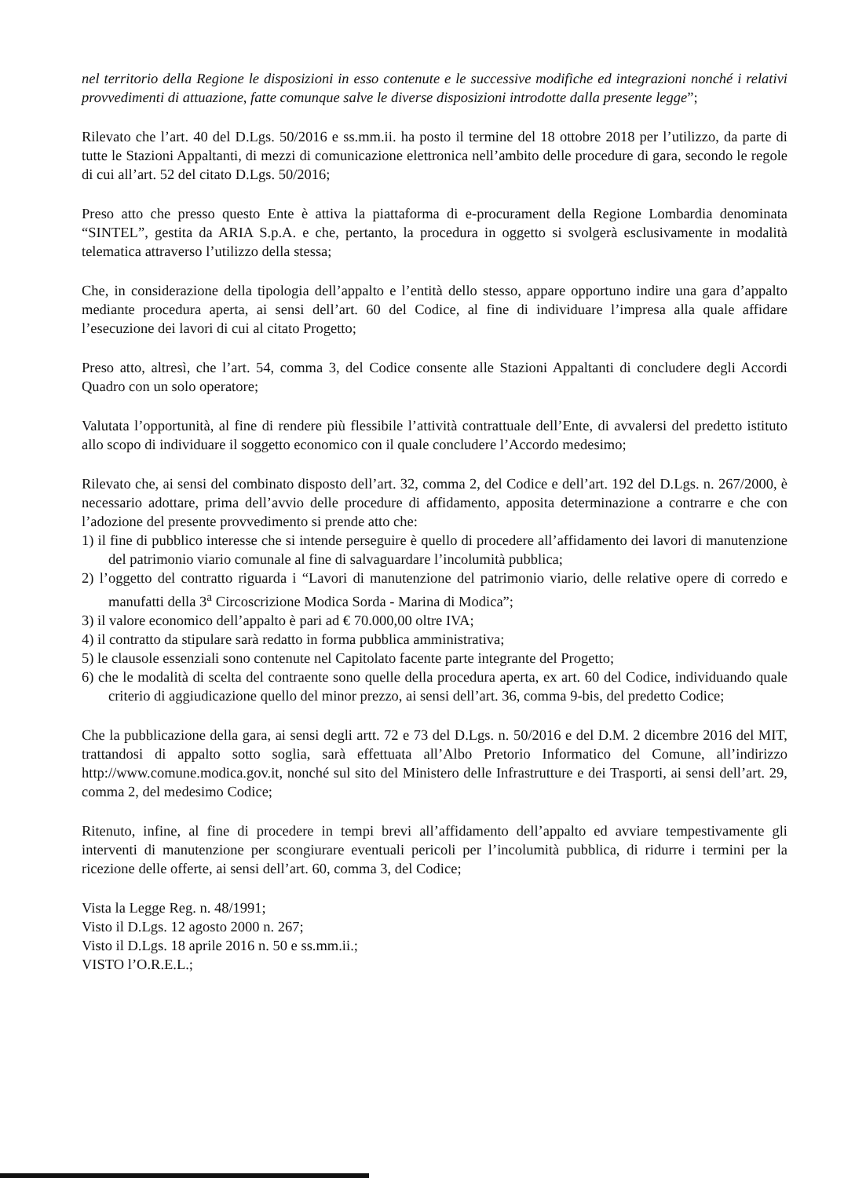nel territorio della Regione le disposizioni in esso contenute e le successive modifiche ed integrazioni nonché i relativi provvedimenti di attuazione, fatte comunque salve le diverse disposizioni introdotte dalla presente legge”;
Rilevato che l’art. 40 del D.Lgs. 50/2016 e ss.mm.ii. ha posto il termine del 18 ottobre 2018 per l’utilizzo, da parte di tutte le Stazioni Appaltanti, di mezzi di comunicazione elettronica nell’ambito delle procedure di gara, secondo le regole di cui all’art. 52 del citato D.Lgs. 50/2016;
Preso atto che presso questo Ente è attiva la piattaforma di e-procurament della Regione Lombardia denominata “SINTEL”, gestita da ARIA S.p.A. e che, pertanto, la procedura in oggetto si svolgerà esclusivamente in modalità telematica attraverso l’utilizzo della stessa;
Che, in considerazione della tipologia dell’appalto e l’entità dello stesso, appare opportuno indire una gara d’appalto mediante procedura aperta, ai sensi dell’art. 60 del Codice, al fine di individuare l’impresa alla quale affidare l’esecuzione dei lavori di cui al citato Progetto;
Preso atto, altresì, che l’art. 54, comma 3, del Codice consente alle Stazioni Appaltanti di concludere degli Accordi Quadro con un solo operatore;
Valutata l’opportunità, al fine di rendere più flessibile l’attività contrattuale dell’Ente, di avvalersi del predetto istituto allo scopo di individuare il soggetto economico con il quale concludere l’Accordo medesimo;
Rilevato che, ai sensi del combinato disposto dell’art. 32, comma 2, del Codice e dell’art. 192 del D.Lgs. n. 267/2000, è necessario adottare, prima dell’avvio delle procedure di affidamento, apposita determinazione a contrarre e che con l’adozione del presente provvedimento si prende atto che:
1) il fine di pubblico interesse che si intende perseguire è quello di procedere all’affidamento dei lavori di manutenzione del patrimonio viario comunale al fine di salvaguardare l’incolumità pubblica;
2) l’oggetto del contratto riguarda i “Lavori di manutenzione del patrimonio viario, delle relative opere di corredo e manufatti della 3<sup>a</sup> Circoscrizione Modica Sorda - Marina di Modica”;
3) il valore economico dell’appalto è pari ad € 70.000,00 oltre IVA;
4) il contratto da stipulare sarà redatto in forma pubblica amministrativa;
5) le clausole essenziali sono contenute nel Capitolato facente parte integrante del Progetto;
6) che le modalità di scelta del contraente sono quelle della procedura aperta, ex art. 60 del Codice, individuando quale criterio di aggiudicazione quello del minor prezzo, ai sensi dell’art. 36, comma 9-bis, del predetto Codice;
Che la pubblicazione della gara, ai sensi degli artt. 72 e 73 del D.Lgs. n. 50/2016 e del D.M. 2 dicembre 2016 del MIT, trattandosi di appalto sotto soglia, sarà effettuata all’Albo Pretorio Informatico del Comune, all’indirizzo http://www.comune.modica.gov.it, nonché sul sito del Ministero delle Infrastrutture e dei Trasporti, ai sensi dell’art. 29, comma 2, del medesimo Codice;
Ritenuto, infine, al fine di procedere in tempi brevi all’affidamento dell’appalto ed avviare tempestivamente gli interventi di manutenzione per scongiurare eventuali pericoli per l’incolumità pubblica, di ridurre i termini per la ricezione delle offerte, ai sensi dell’art. 60, comma 3, del Codice;
Vista la Legge Reg. n. 48/1991;
Visto il D.Lgs. 12 agosto 2000 n. 267;
Visto il D.Lgs. 18 aprile 2016 n. 50 e ss.mm.ii.;
VISTO l’O.R.E.L.;